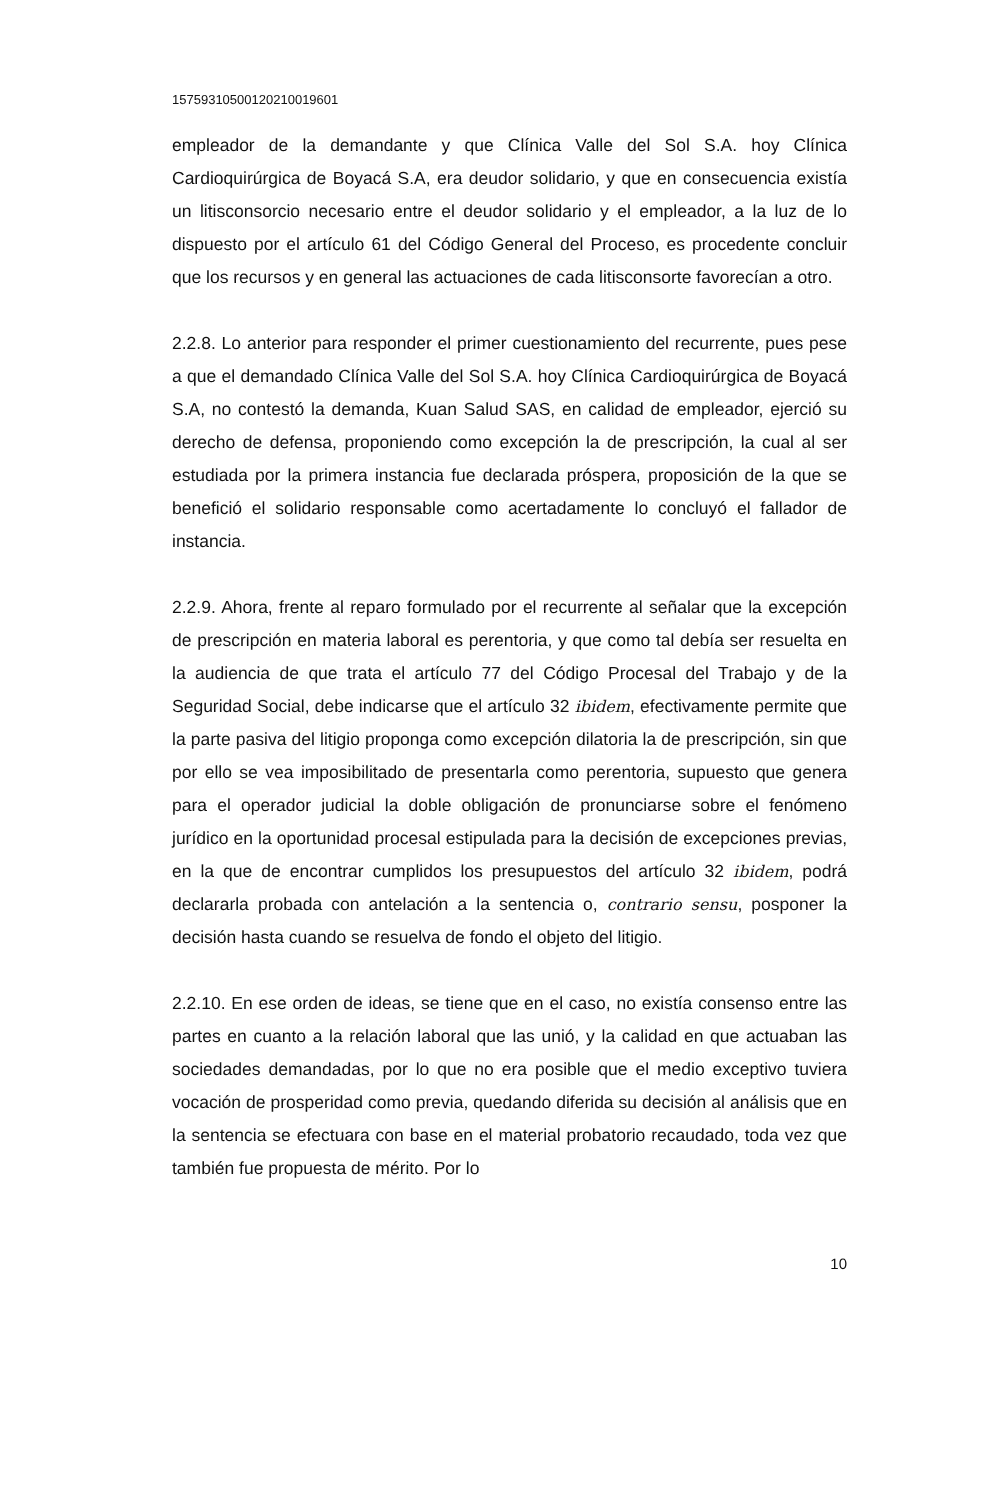157593105001202100196​01
empleador de la demandante y que Clínica Valle del Sol S.A. hoy Clínica Cardioquirúrgica de Boyacá S.A, era deudor solidario, y que en consecuencia existía un litisconsorcio necesario entre el deudor solidario y el empleador, a la luz de lo dispuesto por el artículo 61 del Código General del Proceso, es procedente concluir que los recursos y en general las actuaciones de cada litisconsorte favorecían a otro.
2.2.8. Lo anterior para responder el primer cuestionamiento del recurrente, pues pese a que el demandado Clínica Valle del Sol S.A. hoy Clínica Cardioquirúrgica de Boyacá S.A, no contestó la demanda, Kuan Salud SAS, en calidad de empleador, ejerció su derecho de defensa, proponiendo como excepción la de prescripción, la cual al ser estudiada por la primera instancia fue declarada próspera, proposición de la que se benefició el solidario responsable como acertadamente lo concluyó el fallador de instancia.
2.2.9. Ahora, frente al reparo formulado por el recurrente al señalar que la excepción de prescripción en materia laboral es perentoria, y que como tal debía ser resuelta en la audiencia de que trata el artículo 77 del Código Procesal del Trabajo y de la Seguridad Social, debe indicarse que el artículo 32 ibidem, efectivamente permite que la parte pasiva del litigio proponga como excepción dilatoria la de prescripción, sin que por ello se vea imposibilitado de presentarla como perentoria, supuesto que genera para el operador judicial la doble obligación de pronunciarse sobre el fenómeno jurídico en la oportunidad procesal estipulada para la decisión de excepciones previas, en la que de encontrar cumplidos los presupuestos del artículo 32 ibidem, podrá declararla probada con antelación a la sentencia o, contrario sensu, posponer la decisión hasta cuando se resuelva de fondo el objeto del litigio.
2.2.10. En ese orden de ideas, se tiene que en el caso, no existía consenso entre las partes en cuanto a la relación laboral que las unió, y la calidad en que actuaban las sociedades demandadas, por lo que no era posible que el medio exceptivo tuviera vocación de prosperidad como previa, quedando diferida su decisión al análisis que en la sentencia se efectuara con base en el material probatorio recaudado, toda vez que también fue propuesta de mérito. Por lo
10